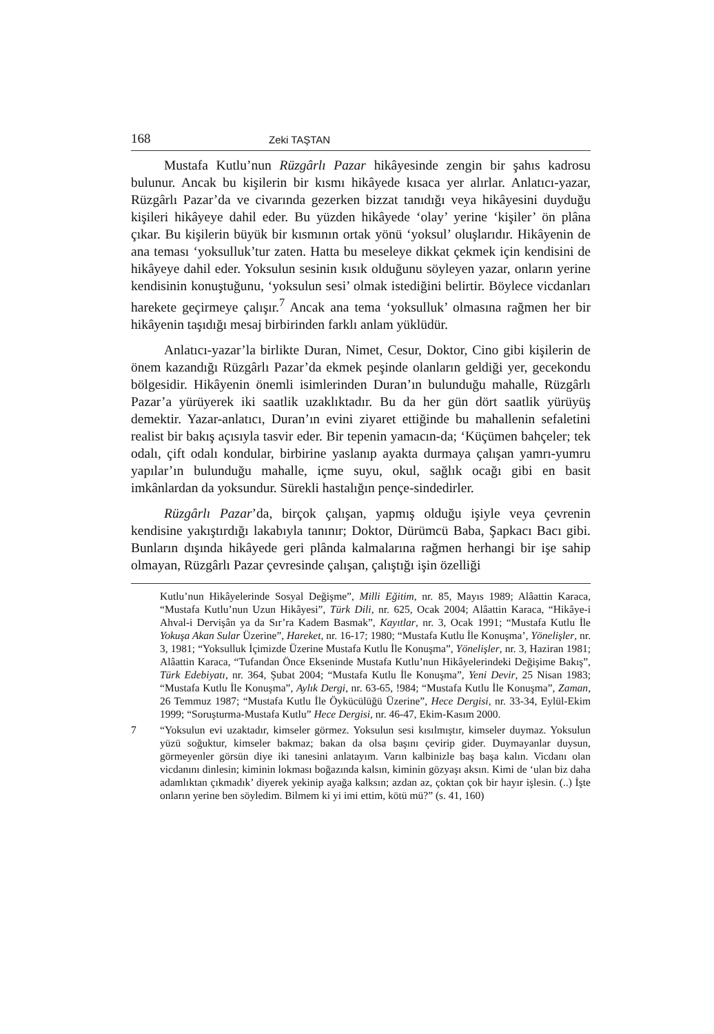168 Zeki TAŞTAN
Mustafa Kutlu’nun Rüzgârlı Pazar hikâyesinde zengin bir şahıs kadrosu bulunur. Ancak bu kişilerin bir kısmı hikâyede kısaca yer alırlar. Anlatıcı-yazar, Rüzgârlı Pazar’da ve civarında gezerken bizzat tanıdığı veya hikâyesini duyduğu kişileri hikâyeye dahil eder. Bu yüzden hikâyede ‘olay’ yerine ‘kişiler’ ön plâna çıkar. Bu kişilerin büyük bir kısmının ortak yönü ‘yoksul’ oluşlarıdır. Hikâyenin de ana teması ‘yoksulluk’tur zaten. Hatta bu meseleye dikkat çekmek için kendisini de hikâyeye dahil eder. Yoksulun sesinin kısık olduğunu söyleyen yazar, onların yerine kendisinin konuştuğunu, ‘yoksulun sesi’ olmak istediğini belirtir. Böylece vicdanları harekete geçirmeye çalışır.<sup>7</sup> Ancak ana tema ‘yoksulluk’ olmasına rağmen her bir hikâyenin taşıdığı mesaj birbirinden farklı anlam yüklüdür.
Anlatıcı-yazar’la birlikte Duran, Nimet, Cesur, Doktor, Cino gibi kişilerin de önem kazandığı Rüzgârlı Pazar’da ekmek peşinde olanların geldiği yer, gecekondu bölgesidir. Hikâyenin önemli isimlerinden Duran’ın bulunduğu mahalle, Rüzgârlı Pazar’a yürüyerek iki saatlik uzaklıktadır. Bu da her gün dört saatlik yürüyüş demektir. Yazar-anlatıcı, Duran’ın evini ziyaret ettiğinde bu mahallenin sefaletini realist bir bakış açısıyla tasvir eder. Bir tepenin yamacın-da; ‘Küçümen bahçeler; tek odalı, çift odalı kondular, birbirine yaslanıp ayakta durmaya çalışan yamrı-yumru yapılar’ın bulunduğu mahalle, içme suyu, okul, sağlık ocağı gibi en basit imkânlardan da yoksundur. Sürekli hastalığın pençe-sindedirler.
Rüzgârlı Pazar’da, birçok çalışan, yapmış olduğu işiyle veya çevrenin kendisine yakıştırdığı lakabıyla tanınır; Doktor, Dürümcü Baba, Şapkacı Bacı gibi. Bunların dışında hikâyede geri plânda kalmalarına rağmen herhangi bir işe sahip olmayan, Rüzgârlı Pazar çevresinde çalışan, çalıştığı işin özelliği
Kutlu’nun Hikâyelerinde Sosyal Değişme”, Milli Eğitim, nr. 85, Mayıs 1989; Alâattin Karaca, “Mustafa Kutlu’nun Uzun Hikâyesi”, Türk Dili, nr. 625, Ocak 2004; Alâattin Karaca, “Hikâye-i Ahval-i Dervişân ya da Sır’ra Kadem Basmak”, Kayıtlar, nr. 3, Ocak 1991; “Mustafa Kutlu İle Yokuşa Akan Sular Üzerine”, Hareket, nr. 16-17; 1980; “Mustafa Kutlu İle Konuşma’, Yönelişler, nr. 3, 1981; “Yoksulluk İçimizde Üzerine Mustafa Kutlu İle Konuşma”, Yönelişler, nr. 3, Haziran 1981; Alâattin Karaca, “Tufandan Önce Ekseninde Mustafa Kutlu’nun Hikâyelerindeki Değişime Bakış”, Türk Edebiyatı, nr. 364, Şubat 2004; “Mustafa Kutlu İle Konuşma”, Yeni Devir, 25 Nisan 1983; “Mustafa Kutlu İle Konuşma”, Aylık Dergi, nr. 63-65, !984; “Mustafa Kutlu İle Konuşma”, Zaman, 26 Temmuz 1987; “Mustafa Kutlu İle Öykücülüğü Üzerine”, Hece Dergisi, nr. 33-34, Eylül-Ekim 1999; “Soruşturma-Mustafa Kutlu” Hece Dergisi, nr. 46-47, Ekim-Kasım 2000.
7 “Yoksulun evi uzaktadır, kimseler görmez. Yoksulun sesi kısılmıştır, kimseler duymaz. Yoksulun yüzü soğuktur, kimseler bakmaz; bakan da olsa başını çevirip gider. Duymayanlar duysun, görmeyenler görsün diye iki tanesini anlatayım. Varın kalbinizle baş başa kalın. Vicdanı olan vicdanını dinlesin; kiminin lokması boğazında kalsın, kiminin gözyaşı aksın. Kimi de ‘ulan biz daha adamlıktan çıkmadık’ diyerek yekinip ayağa kalksın; azdan az, çoktan çok bir hayır işlesin. (..) İşte onların yerine ben söyledim. Bilmem ki yi imi ettim, kötü mü?” (s. 41, 160)